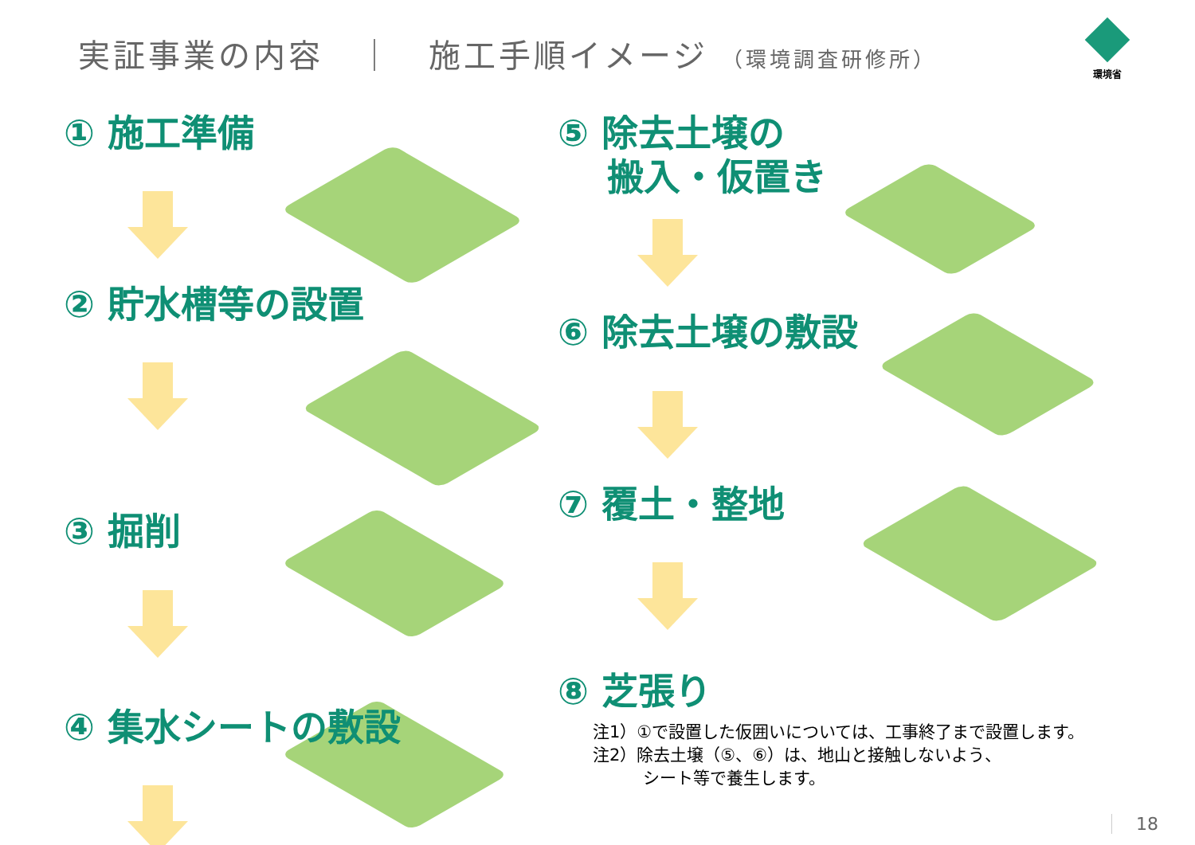実証事業の内容　｜　施工手順イメージ （環境調査研修所）
環境省
① 施工準備
② 貯水槽等の設置
③ 掘削
④ 集水シートの敷設
⑤ 除去土壌の
　 搬入・仮置き
⑥ 除去土壌の敷設
⑦ 覆土・整地
⑧ 芝張り
注1）①で設置した仮囲いについては、工事終了まで設置します。
注2）除去土壌（⑤、⑥）は、地山と接触しないよう、
　　　シート等で養生します。
18